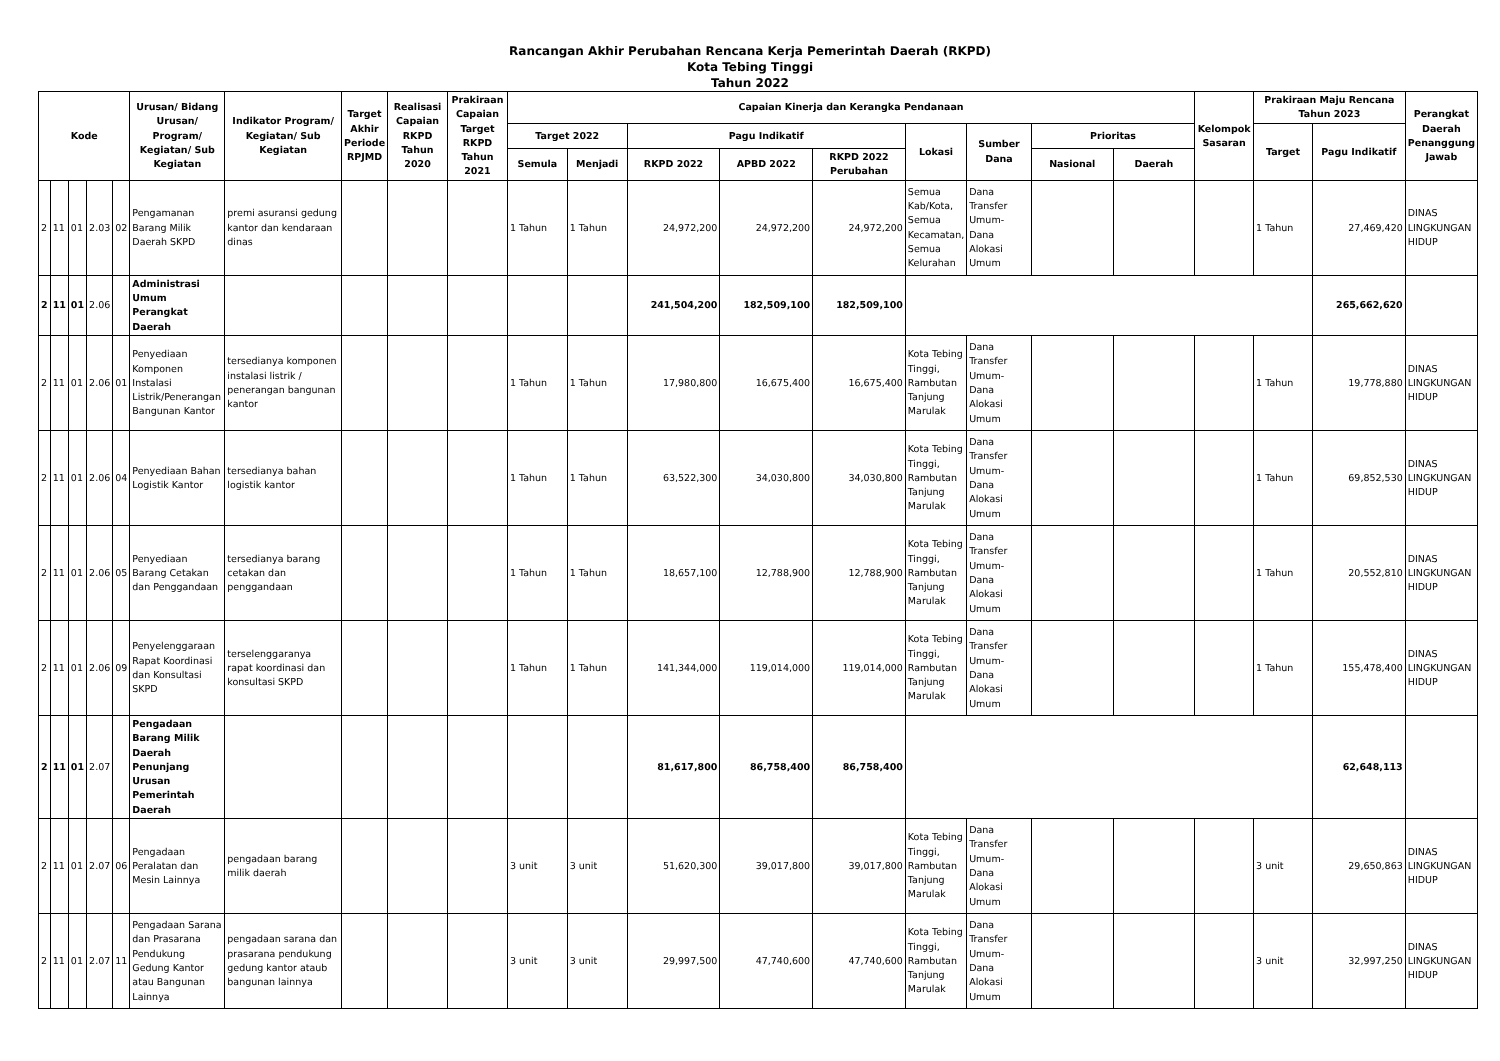Rancangan Akhir Perubahan Rencana Kerja Pemerintah Daerah (RKPD)
Kota Tebing Tinggi
Tahun 2022
| Kode | | | | | Urusan/ Bidang Urusan/ Program/ Kegiatan/ Sub Kegiatan | Indikator Program/ Kegiatan/ Sub Kegiatan | Target Akhir Periode RPJMD | Realisasi Capaian RKPD Tahun 2020 | Prakiraan Capaian Target RKPD Tahun 2021 | Capaian Kinerja dan Kerangka Pendanaan | | | | | | | | | Kelompok Sasaran | Prakiraan Maju Rencana Tahun 2023 | | Perangkat Daerah Penanggung Jawab |
| --- | --- | --- | --- | --- | --- | --- | --- | --- | --- | --- | --- | --- | --- | --- | --- | --- | --- | --- | --- | --- | --- | --- |
| | | | | | | | | | | Target 2022 | | Pagu Indikatif | | | Lokasi | Sumber Dana | Prioritas | | | Target | Pagu Indikatif | |
| | | | | | | | | | | Semula | Menjadi | RKPD 2022 | APBD 2022 | RKPD 2022 Perubahan | | | Nasional | Daerah | | | | |
| 2 | 11 | 01 | 2.03 | 02 | Pengamanan Barang Milik Daerah SKPD | premi asuransi gedung kantor dan kendaraan dinas | | | | 1 Tahun | 1 Tahun | 24,972,200 | 24,972,200 | 24,972,200 | Semua Kab/Kota, Semua Kecamatan, Semua Kelurahan | Dana Transfer Umum-Dana Alokasi Umum | | | | 1 Tahun | 27,469,420 | DINAS LINGKUNGAN HIDUP |
| 2 | 11 | 01 | 2.06 | | Administrasi Umum Perangkat Daerah | | | | | | | 241,504,200 | 182,509,100 | 182,509,100 | | | | | | | 265,662,620 | |
| 2 | 11 | 01 | 2.06 | 01 | Penyediaan Komponen Instalasi Listrik/Penerangan Bangunan Kantor | tersedianya komponen instalasi listrik / penerangan bangunan kantor | | | | 1 Tahun | 1 Tahun | 17,980,800 | 16,675,400 | 16,675,400 | Kota Tebing Tinggi, Rambutan Tanjung Marulak | Dana Transfer Umum-Dana Alokasi Umum | | | | 1 Tahun | 19,778,880 | DINAS LINGKUNGAN HIDUP |
| 2 | 11 | 01 | 2.06 | 04 | Penyediaan Bahan Logistik Kantor | tersedianya bahan logistik kantor | | | | 1 Tahun | 1 Tahun | 63,522,300 | 34,030,800 | 34,030,800 | Kota Tebing Tinggi, Rambutan Tanjung Marulak | Dana Transfer Umum-Dana Alokasi Umum | | | | 1 Tahun | 69,852,530 | DINAS LINGKUNGAN HIDUP |
| 2 | 11 | 01 | 2.06 | 05 | Penyediaan Barang Cetakan dan Penggandaan | tersedianya barang cetakan dan penggandaan | | | | 1 Tahun | 1 Tahun | 18,657,100 | 12,788,900 | 12,788,900 | Kota Tebing Tinggi, Rambutan Tanjung Marulak | Dana Transfer Umum-Dana Alokasi Umum | | | | 1 Tahun | 20,552,810 | DINAS LINGKUNGAN HIDUP |
| 2 | 11 | 01 | 2.06 | 09 | Penyelenggaraan Rapat Koordinasi dan Konsultasi SKPD | terselenggaranya rapat koordinasi dan konsultasi SKPD | | | | 1 Tahun | 1 Tahun | 141,344,000 | 119,014,000 | 119,014,000 | Kota Tebing Tinggi, Rambutan Tanjung Marulak | Dana Transfer Umum-Dana Alokasi Umum | | | | 1 Tahun | 155,478,400 | DINAS LINGKUNGAN HIDUP |
| 2 | 11 | 01 | 2.07 | | Pengadaan Barang Milik Daerah Penunjang Urusan Pemerintah Daerah | | | | | | | 81,617,800 | 86,758,400 | 86,758,400 | | | | | | | 62,648,113 | |
| 2 | 11 | 01 | 2.07 | 06 | Pengadaan Peralatan dan Mesin Lainnya | pengadaan barang milik daerah | | | | 3 unit | 3 unit | 51,620,300 | 39,017,800 | 39,017,800 | Kota Tebing Tinggi, Rambutan Tanjung Marulak | Dana Transfer Umum-Dana Alokasi Umum | | | | 3 unit | 29,650,863 | DINAS LINGKUNGAN HIDUP |
| 2 | 11 | 01 | 2.07 | 11 | Pengadaan Sarana dan Prasarana Pendukung Gedung Kantor atau Bangunan Lainnya | pengadaan sarana dan prasarana pendukung gedung kantor ataub bangunan lainnya | | | | 3 unit | 3 unit | 29,997,500 | 47,740,600 | 47,740,600 | Kota Tebing Tinggi, Rambutan Tanjung Marulak | Dana Transfer Umum-Dana Alokasi Umum | | | | 3 unit | 32,997,250 | DINAS LINGKUNGAN HIDUP |